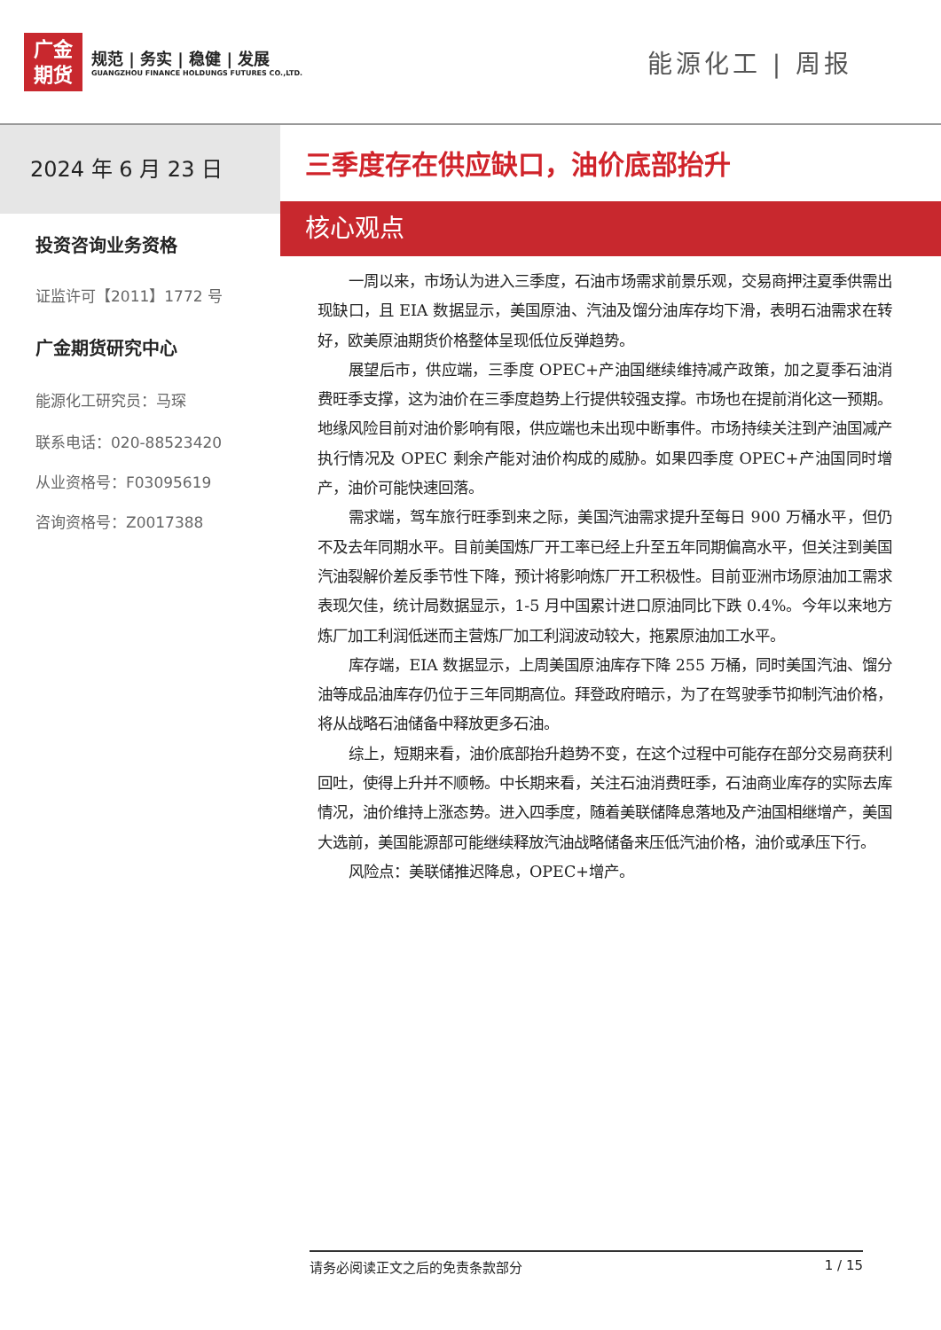广金
期货
规范 | 务实 | 稳健 | 发展
GUANGZHOU FINANCE HOLDUNGS FUTURES CO.,LTD.
能源化工 | 周报
2024 年 6 月 23 日
投资咨询业务资格
证监许可【2011】1772 号
广金期货研究中心
能源化工研究员：马琛
联系电话：020-88523420
从业资格号：F03095619
咨询资格号：Z0017388
三季度存在供应缺口，油价底部抬升
核心观点
一周以来，市场认为进入三季度，石油市场需求前景乐观，交易商押注夏季供需出现缺口，且 EIA 数据显示，美国原油、汽油及馏分油库存均下滑，表明石油需求在转好，欧美原油期货价格整体呈现低位反弹趋势。
展望后市，供应端，三季度 OPEC+产油国继续维持减产政策，加之夏季石油消费旺季支撑，这为油价在三季度趋势上行提供较强支撑。市场也在提前消化这一预期。地缘风险目前对油价影响有限，供应端也未出现中断事件。市场持续关注到产油国减产执行情况及 OPEC 剩余产能对油价构成的威胁。如果四季度 OPEC+产油国同时增产，油价可能快速回落。
需求端，驾车旅行旺季到来之际，美国汽油需求提升至每日 900 万桶水平，但仍不及去年同期水平。目前美国炼厂开工率已经上升至五年同期偏高水平，但关注到美国汽油裂解价差反季节性下降，预计将影响炼厂开工积极性。目前亚洲市场原油加工需求表现欠佳，统计局数据显示，1-5 月中国累计进口原油同比下跌 0.4%。今年以来地方炼厂加工利润低迷而主营炼厂加工利润波动较大，拖累原油加工水平。
库存端，EIA 数据显示，上周美国原油库存下降 255 万桶，同时美国汽油、馏分油等成品油库存仍位于三年同期高位。拜登政府暗示，为了在驾驶季节抑制汽油价格，将从战略石油储备中释放更多石油。
综上，短期来看，油价底部抬升趋势不变，在这个过程中可能存在部分交易商获利回吐，使得上升并不顺畅。中长期来看，关注石油消费旺季，石油商业库存的实际去库情况，油价维持上涨态势。进入四季度，随着美联储降息落地及产油国相继增产，美国大选前，美国能源部可能继续释放汽油战略储备来压低汽油价格，油价或承压下行。
风险点：美联储推迟降息，OPEC+增产。
请务必阅读正文之后的免责条款部分 1 / 15